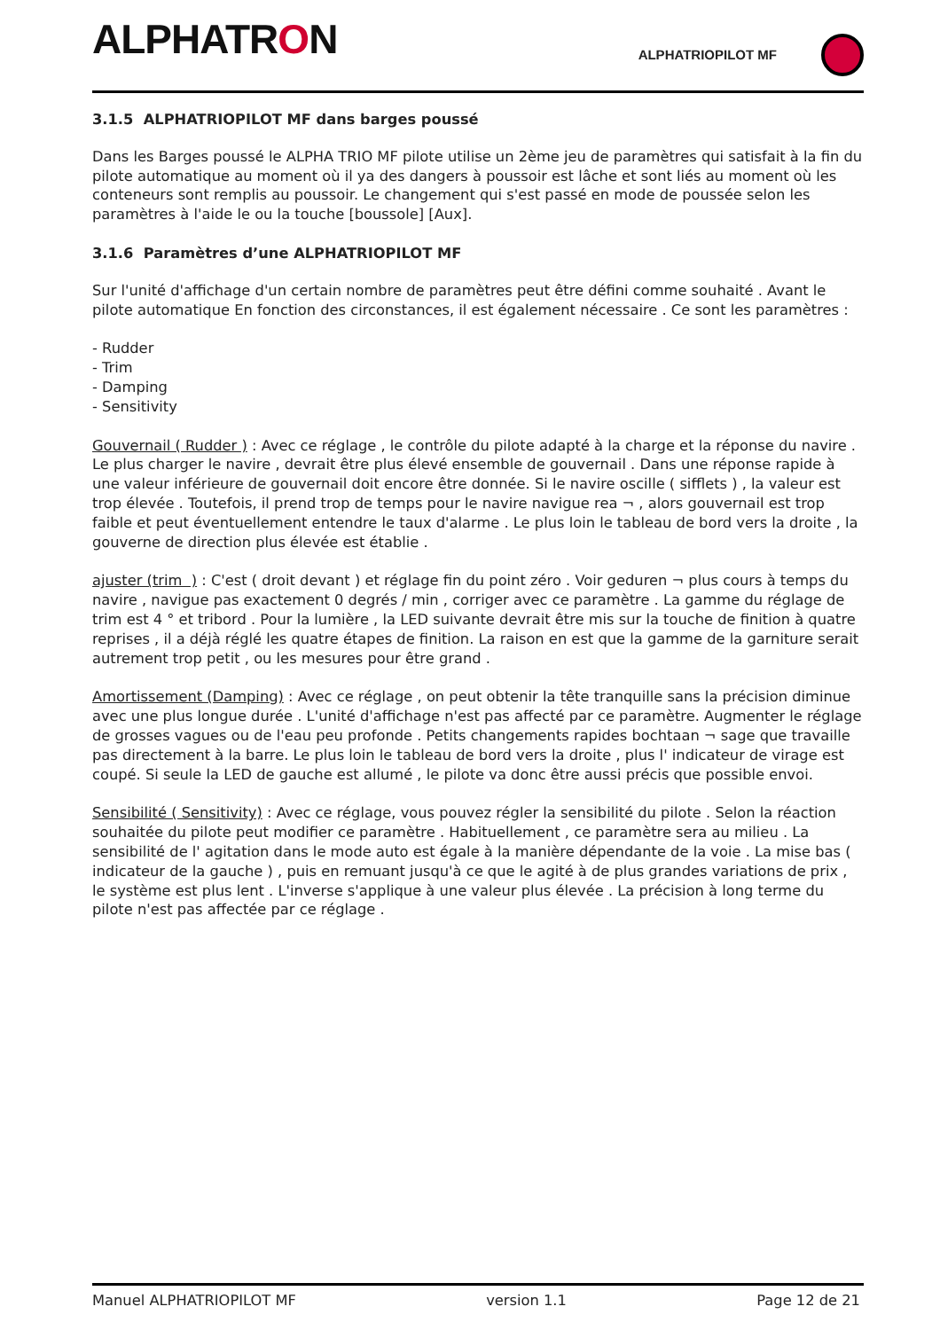ALPHATRON
ALPHATRIOPILOT MF
3.1.5 ALPHATRIOPILOT MF dans barges poussé
Dans les Barges poussé le ALPHA TRIO MF pilote utilise un 2ème jeu de paramètres qui satisfait à la fin du pilote automatique au moment où il ya des dangers à poussoir est lâche et sont liés au moment où les conteneurs sont remplis au poussoir. Le changement qui s'est passé en mode de poussée selon les paramètres à l'aide le ou la touche [boussole] [Aux].
3.1.6 Paramètres d’une ALPHATRIOPILOT MF
Sur l'unité d'affichage d'un certain nombre de paramètres peut être défini comme souhaité . Avant le pilote automatique En fonction des circonstances, il est également nécessaire . Ce sont les paramètres :
- Rudder
- Trim
- Damping
- Sensitivity
Gouvernail ( Rudder ) : Avec ce réglage , le contrôle du pilote adapté à la charge et la réponse du navire . Le plus charger le navire , devrait être plus élevé ensemble de gouvernail . Dans une réponse rapide à une valeur inférieure de gouvernail doit encore être donnée. Si le navire oscille ( sifflets ) , la valeur est trop élevée . Toutefois, il prend trop de temps pour le navire navigue rea ¬ , alors gouvernail est trop faible et peut éventuellement entendre le taux d'alarme . Le plus loin le tableau de bord vers la droite , la gouverne de direction plus élevée est établie .
ajuster (trim ) : C'est ( droit devant ) et réglage fin du point zéro . Voir geduren ¬ plus cours à temps du navire , navigue pas exactement 0 degrés / min , corriger avec ce paramètre . La gamme du réglage de trim est 4 ° et tribord . Pour la lumière , la LED suivante devrait être mis sur la touche de finition à quatre reprises , il a déjà réglé les quatre étapes de finition. La raison en est que la gamme de la garniture serait autrement trop petit , ou les mesures pour être grand .
Amortissement (Damping) : Avec ce réglage , on peut obtenir la tête tranquille sans la précision diminue avec une plus longue durée . L'unité d'affichage n'est pas affecté par ce paramètre. Augmenter le réglage de grosses vagues ou de l'eau peu profonde . Petits changements rapides bochtaan ¬ sage que travaille pas directement à la barre. Le plus loin le tableau de bord vers la droite , plus l' indicateur de virage est coupé. Si seule la LED de gauche est allumé , le pilote va donc être aussi précis que possible envoi.
Sensibilité ( Sensitivity) : Avec ce réglage, vous pouvez régler la sensibilité du pilote . Selon la réaction souhaitée du pilote peut modifier ce paramètre . Habituellement , ce paramètre sera au milieu . La sensibilité de l' agitation dans le mode auto est égale à la manière dépendante de la voie . La mise bas ( indicateur de la gauche ) , puis en remuant jusqu'à ce que le agité à de plus grandes variations de prix , le système est plus lent . L'inverse s'applique à une valeur plus élevée . La précision à long terme du pilote n'est pas affectée par ce réglage .
Manuel ALPHATRIOPILOT MF version 1.1 Page 12 de 21